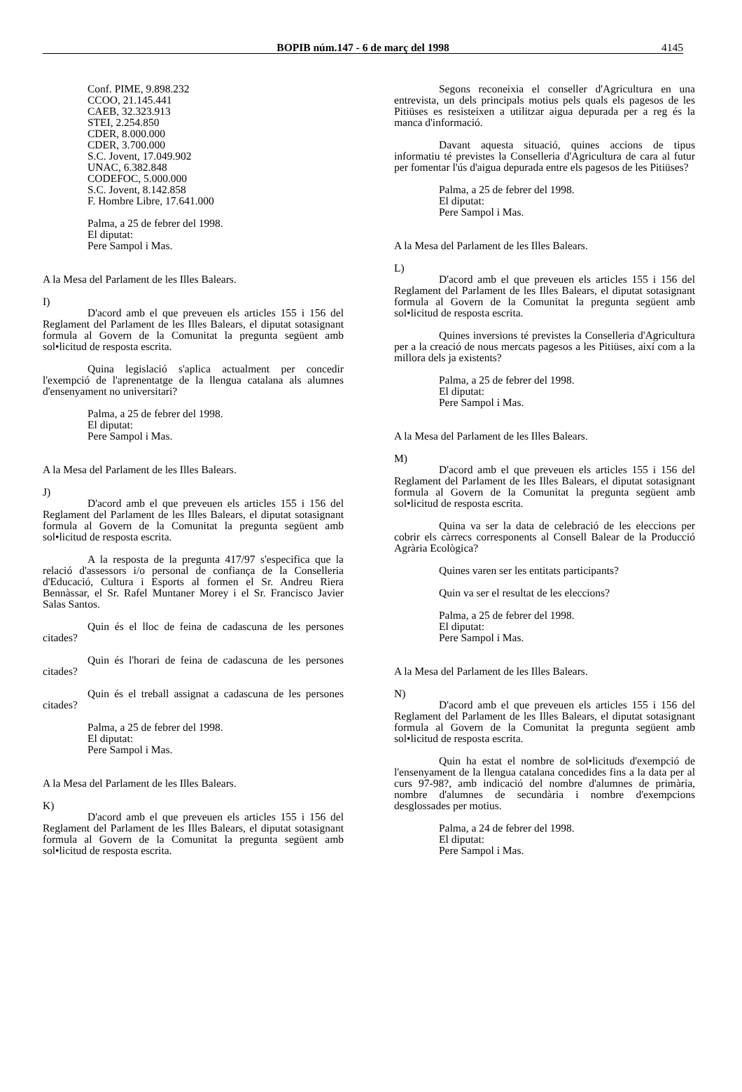BOPIB núm.147 - 6 de març del 1998 4145
Conf. PIME, 9.898.232
CCOO, 21.145.441
CAEB, 32.323.913
STEI, 2.254.850
CDER, 8.000.000
CDER, 3.700.000
S.C. Jovent, 17.049.902
UNAC, 6.382.848
CODEFOC, 5.000.000
S.C. Jovent, 8.142.858
F. Hombre Libre, 17.641.000
Palma, a 25 de febrer del 1998.
El diputat:
Pere Sampol i Mas.
A la Mesa del Parlament de les Illes Balears.
I)
D'acord amb el que preveuen els articles 155 i 156 del Reglament del Parlament de les Illes Balears, el diputat sotasignant formula al Govern de la Comunitat la pregunta següent amb sol•licitud de resposta escrita.
Quina legislació s'aplica actualment per concedir l'exempció de l'aprenentatge de la llengua catalana als alumnes d'ensenyament no universitari?
Palma, a 25 de febrer del 1998.
El diputat:
Pere Sampol i Mas.
A la Mesa del Parlament de les Illes Balears.
J)
D'acord amb el que preveuen els articles 155 i 156 del Reglament del Parlament de les Illes Balears, el diputat sotasignant formula al Govern de la Comunitat la pregunta següent amb sol•licitud de resposta escrita.
A la resposta de la pregunta 417/97 s'especifica que la relació d'assessors i/o personal de confiança de la Conselleria d'Educació, Cultura i Esports al formen el Sr. Andreu Riera Bennàssar, el Sr. Rafel Muntaner Morey i el Sr. Francisco Javier Salas Santos.
Quin és el lloc de feina de cadascuna de les persones citades?
Quin és l'horari de feina de cadascuna de les persones citades?
Quin és el treball assignat a cadascuna de les persones citades?
Palma, a 25 de febrer del 1998.
El diputat:
Pere Sampol i Mas.
A la Mesa del Parlament de les Illes Balears.
K)
D'acord amb el que preveuen els articles 155 i 156 del Reglament del Parlament de les Illes Balears, el diputat sotasignant formula al Govern de la Comunitat la pregunta següent amb sol•licitud de resposta escrita.
Segons reconeixia el conseller d'Agricultura en una entrevista, un dels principals motius pels quals els pagesos de les Pitiüses es resisteixen a utilitzar aigua depurada per a reg és la manca d'informació.
Davant aquesta situació, quines accions de tipus informatiu té previstes la Conselleria d'Agricultura de cara al futur per fomentar l'ús d'aigua depurada entre els pagesos de les Pitiüses?
Palma, a 25 de febrer del 1998.
El diputat:
Pere Sampol i Mas.
A la Mesa del Parlament de les Illes Balears.
L)
D'acord amb el que preveuen els articles 155 i 156 del Reglament del Parlament de les Illes Balears, el diputat sotasignant formula al Govern de la Comunitat la pregunta següent amb sol•licitud de resposta escrita.
Quines inversions té previstes la Conselleria d'Agricultura per a la creació de nous mercats pagesos a les Pitiüses, així com a la millora dels ja existents?
Palma, a 25 de febrer del 1998.
El diputat:
Pere Sampol i Mas.
A la Mesa del Parlament de les Illes Balears.
M)
D'acord amb el que preveuen els articles 155 i 156 del Reglament del Parlament de les Illes Balears, el diputat sotasignant formula al Govern de la Comunitat la pregunta següent amb sol•licitud de resposta escrita.
Quina va ser la data de celebració de les eleccions per cobrir els càrrecs corresponents al Consell Balear de la Producció Agrària Ecològica?
Quines varen ser les entitats participants?
Quin va ser el resultat de les eleccions?
Palma, a 25 de febrer del 1998.
El diputat:
Pere Sampol i Mas.
A la Mesa del Parlament de les Illes Balears.
N)
D'acord amb el que preveuen els articles 155 i 156 del Reglament del Parlament de les Illes Balears, el diputat sotasignant formula al Govern de la Comunitat la pregunta següent amb sol•licitud de resposta escrita.
Quin ha estat el nombre de sol•licituds d'exempció de l'ensenyament de la llengua catalana concedides fins a la data per al curs 97-98?, amb indicació del nombre d'alumnes de primària, nombre d'alumnes de secundària i nombre d'exempcions desglossades per motius.
Palma, a 24 de febrer del 1998.
El diputat:
Pere Sampol i Mas.